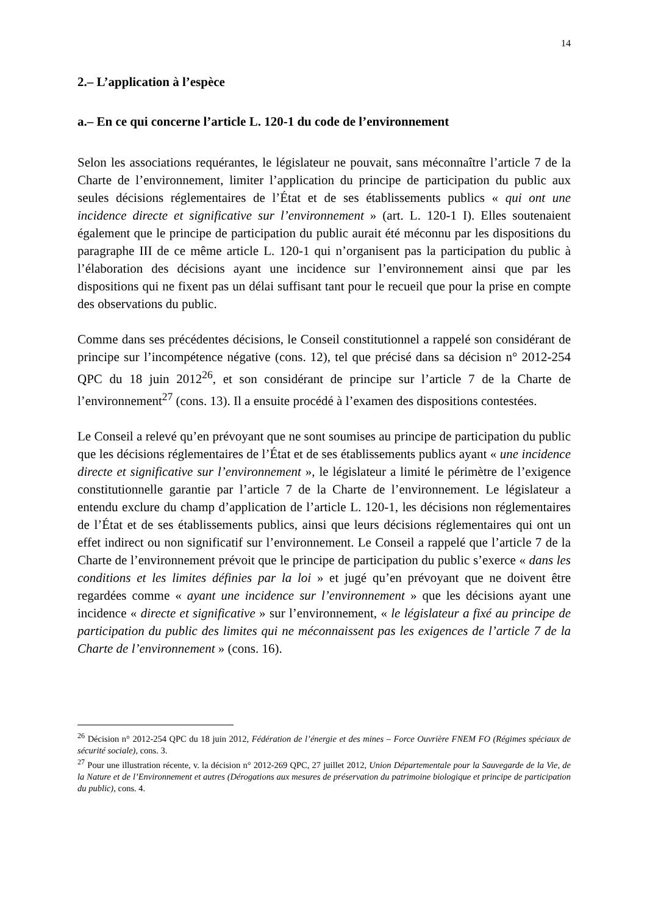14
2.– L’application à l’espèce
a.– En ce qui concerne l’article L. 120-1 du code de l’environnement
Selon les associations requérantes, le législateur ne pouvait, sans méconnaître l’article 7 de la Charte de l’environnement, limiter l’application du principe de participation du public aux seules décisions réglementaires de l’État et de ses établissements publics « qui ont une incidence directe et significative sur l’environnement » (art. L. 120-1 I). Elles soutenaient également que le principe de participation du public aurait été méconnu par les dispositions du paragraphe III de ce même article L. 120-1 qui n’organisent pas la participation du public à l’élaboration des décisions ayant une incidence sur l’environnement ainsi que par les dispositions qui ne fixent pas un délai suffisant tant pour le recueil que pour la prise en compte des observations du public.
Comme dans ses précédentes décisions, le Conseil constitutionnel a rappelé son considérant de principe sur l’incompétence négative (cons. 12), tel que précisé dans sa décision n° 2012-254 QPC du 18 juin 2012<sup>26</sup>, et son considérant de principe sur l’article 7 de la Charte de l’environnement<sup>27</sup> (cons. 13). Il a ensuite procédé à l’examen des dispositions contestées.
Le Conseil a relevé qu’en prévoyant que ne sont soumises au principe de participation du public que les décisions réglementaires de l’État et de ses établissements publics ayant « une incidence directe et significative sur l’environnement », le législateur a limité le périmètre de l’exigence constitutionnelle garantie par l’article 7 de la Charte de l’environnement. Le législateur a entendu exclure du champ d’application de l’article L. 120-1, les décisions non réglementaires de l’État et de ses établissements publics, ainsi que leurs décisions réglementaires qui ont un effet indirect ou non significatif sur l’environnement. Le Conseil a rappelé que l’article 7 de la Charte de l’environnement prévoit que le principe de participation du public s’exerce « dans les conditions et les limites définies par la loi » et jugé qu’en prévoyant que ne doivent être regardées comme « ayant une incidence sur l’environnement » que les décisions ayant une incidence « directe et significative » sur l’environnement, « le législateur a fixé au principe de participation du public des limites qui ne méconnaissent pas les exigences de l’article 7 de la Charte de l’environnement » (cons. 16).
<sup>26</sup> Décision n° 2012-254 QPC du 18 juin 2012, Fédération de l’énergie et des mines – Force Ouvrière FNEM FO (Régimes spéciaux de sécurité sociale), cons. 3.
<sup>27</sup> Pour une illustration récente, v. la décision n° 2012-269 QPC, 27 juillet 2012, Union Départementale pour la Sauvegarde de la Vie, de la Nature et de l’Environnement et autres (Dérogations aux mesures de préservation du patrimoine biologique et principe de participation du public), cons. 4.